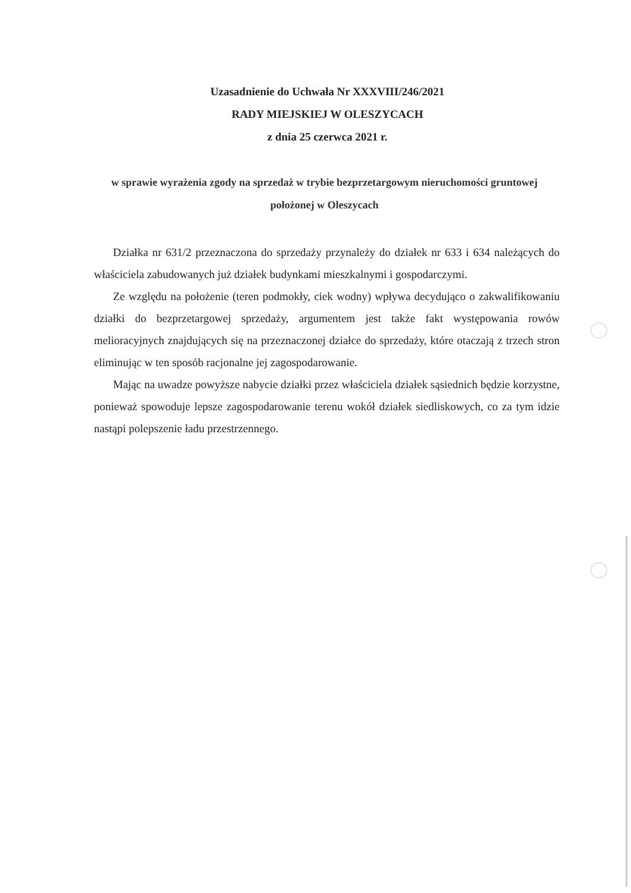Uzasadnienie do Uchwała Nr XXXVIII/246/2021
RADY MIEJSKIEJ W OLESZYCACH
z dnia 25 czerwca 2021 r.
w sprawie wyrażenia zgody na sprzedaż w trybie bezprzetargowym nieruchomości gruntowej położonej w Oleszycach
Działka nr 631/2 przeznaczona do sprzedaży przynależy do działek nr 633 i 634 należących do właściciela zabudowanych już działek budynkami mieszkalnymi i gospodarczymi.
Ze względu na położenie (teren podmokły, ciek wodny) wpływa decydująco o zakwalifikowaniu działki do bezprzetargowej sprzedaży, argumentem jest także fakt występowania rowów melioracyjnych znajdujących się na przeznaczonej działce do sprzedaży, które otaczają z trzech stron eliminując w ten sposób racjonalne jej zagospodarowanie.
Mając na uwadze powyższe nabycie działki przez właściciela działek sąsiednich będzie korzystne, ponieważ spowoduje lepsze zagospodarowanie terenu wokół działek siedliskowych, co za tym idzie nastąpi polepszenie ładu przestrzennego.